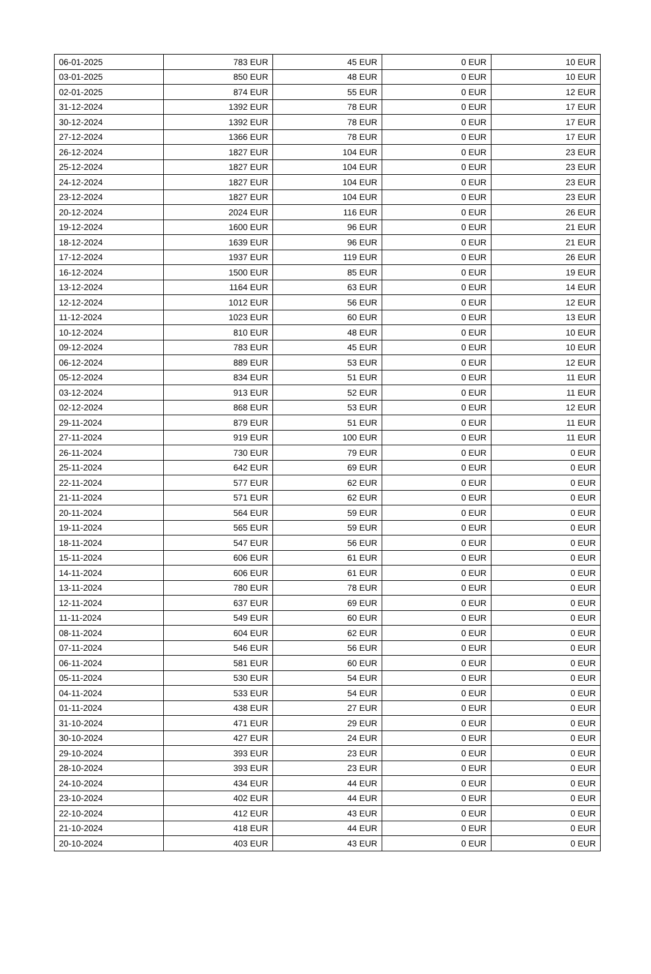| 06-01-2025 | 783 EUR | 45 EUR | 0 EUR | 10 EUR |
| 03-01-2025 | 850 EUR | 48 EUR | 0 EUR | 10 EUR |
| 02-01-2025 | 874 EUR | 55 EUR | 0 EUR | 12 EUR |
| 31-12-2024 | 1392 EUR | 78 EUR | 0 EUR | 17 EUR |
| 30-12-2024 | 1392 EUR | 78 EUR | 0 EUR | 17 EUR |
| 27-12-2024 | 1366 EUR | 78 EUR | 0 EUR | 17 EUR |
| 26-12-2024 | 1827 EUR | 104 EUR | 0 EUR | 23 EUR |
| 25-12-2024 | 1827 EUR | 104 EUR | 0 EUR | 23 EUR |
| 24-12-2024 | 1827 EUR | 104 EUR | 0 EUR | 23 EUR |
| 23-12-2024 | 1827 EUR | 104 EUR | 0 EUR | 23 EUR |
| 20-12-2024 | 2024 EUR | 116 EUR | 0 EUR | 26 EUR |
| 19-12-2024 | 1600 EUR | 96 EUR | 0 EUR | 21 EUR |
| 18-12-2024 | 1639 EUR | 96 EUR | 0 EUR | 21 EUR |
| 17-12-2024 | 1937 EUR | 119 EUR | 0 EUR | 26 EUR |
| 16-12-2024 | 1500 EUR | 85 EUR | 0 EUR | 19 EUR |
| 13-12-2024 | 1164 EUR | 63 EUR | 0 EUR | 14 EUR |
| 12-12-2024 | 1012 EUR | 56 EUR | 0 EUR | 12 EUR |
| 11-12-2024 | 1023 EUR | 60 EUR | 0 EUR | 13 EUR |
| 10-12-2024 | 810 EUR | 48 EUR | 0 EUR | 10 EUR |
| 09-12-2024 | 783 EUR | 45 EUR | 0 EUR | 10 EUR |
| 06-12-2024 | 889 EUR | 53 EUR | 0 EUR | 12 EUR |
| 05-12-2024 | 834 EUR | 51 EUR | 0 EUR | 11 EUR |
| 03-12-2024 | 913 EUR | 52 EUR | 0 EUR | 11 EUR |
| 02-12-2024 | 868 EUR | 53 EUR | 0 EUR | 12 EUR |
| 29-11-2024 | 879 EUR | 51 EUR | 0 EUR | 11 EUR |
| 27-11-2024 | 919 EUR | 100 EUR | 0 EUR | 11 EUR |
| 26-11-2024 | 730 EUR | 79 EUR | 0 EUR | 0 EUR |
| 25-11-2024 | 642 EUR | 69 EUR | 0 EUR | 0 EUR |
| 22-11-2024 | 577 EUR | 62 EUR | 0 EUR | 0 EUR |
| 21-11-2024 | 571 EUR | 62 EUR | 0 EUR | 0 EUR |
| 20-11-2024 | 564 EUR | 59 EUR | 0 EUR | 0 EUR |
| 19-11-2024 | 565 EUR | 59 EUR | 0 EUR | 0 EUR |
| 18-11-2024 | 547 EUR | 56 EUR | 0 EUR | 0 EUR |
| 15-11-2024 | 606 EUR | 61 EUR | 0 EUR | 0 EUR |
| 14-11-2024 | 606 EUR | 61 EUR | 0 EUR | 0 EUR |
| 13-11-2024 | 780 EUR | 78 EUR | 0 EUR | 0 EUR |
| 12-11-2024 | 637 EUR | 69 EUR | 0 EUR | 0 EUR |
| 11-11-2024 | 549 EUR | 60 EUR | 0 EUR | 0 EUR |
| 08-11-2024 | 604 EUR | 62 EUR | 0 EUR | 0 EUR |
| 07-11-2024 | 546 EUR | 56 EUR | 0 EUR | 0 EUR |
| 06-11-2024 | 581 EUR | 60 EUR | 0 EUR | 0 EUR |
| 05-11-2024 | 530 EUR | 54 EUR | 0 EUR | 0 EUR |
| 04-11-2024 | 533 EUR | 54 EUR | 0 EUR | 0 EUR |
| 01-11-2024 | 438 EUR | 27 EUR | 0 EUR | 0 EUR |
| 31-10-2024 | 471 EUR | 29 EUR | 0 EUR | 0 EUR |
| 30-10-2024 | 427 EUR | 24 EUR | 0 EUR | 0 EUR |
| 29-10-2024 | 393 EUR | 23 EUR | 0 EUR | 0 EUR |
| 28-10-2024 | 393 EUR | 23 EUR | 0 EUR | 0 EUR |
| 24-10-2024 | 434 EUR | 44 EUR | 0 EUR | 0 EUR |
| 23-10-2024 | 402 EUR | 44 EUR | 0 EUR | 0 EUR |
| 22-10-2024 | 412 EUR | 43 EUR | 0 EUR | 0 EUR |
| 21-10-2024 | 418 EUR | 44 EUR | 0 EUR | 0 EUR |
| 20-10-2024 | 403 EUR | 43 EUR | 0 EUR | 0 EUR |